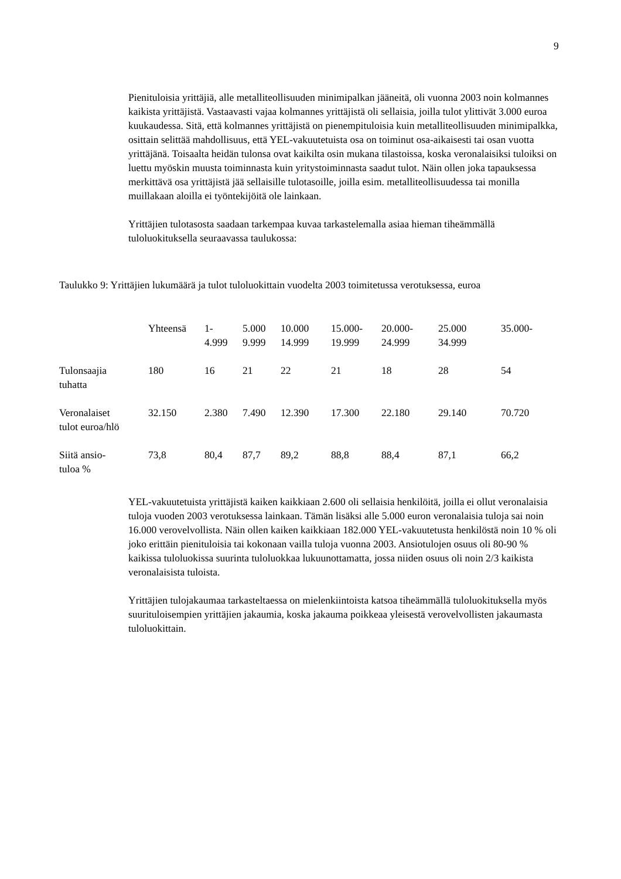9
Pienituloisia yrittäjiä, alle metalliteollisuuden minimipalkan jääneitä, oli vuonna 2003 noin kolmannes kaikista yrittäjistä. Vastaavasti vajaa kolmannes yrittäjistä oli sellaisia, joilla tulot ylittivät 3.000 euroa kuukaudessa. Sitä, että kolmannes yrittäjistä on pienempituloisia kuin metalliteollisuuden minimipalkka, osittain selittää mahdollisuus, että YEL-vakuutetuista osa on toiminut osa-aikaisesti tai osan vuotta yrittäjänä. Toisaalta heidän tulonsa ovat kaikilta osin mukana tilastoissa, koska veronalaisiksi tuloiksi on luettu myöskin muusta toiminnasta kuin yritystoiminnasta saadut tulot. Näin ollen joka tapauksessa merkittävä osa yrittäjistä jää sellaisille tulotasoille, joilla esim. metalliteollisuudessa tai monilla muillakaan aloilla ei työntekijöitä ole lainkaan.
Yrittäjien tulotasosta saadaan tarkempaa kuvaa tarkastelemalla asiaa hieman tiheämmällä tuloluokituksella seuraavassa taulukossa:
Taulukko 9: Yrittäjien lukumäärä ja tulot tuloluokittain vuodelta 2003 toimitetussa verotuksessa, euroa
| | Yhteensä | 1- 4.999 | 5.000 9.999 | 10.000 14.999 | 15.000- 19.999 | 20.000- 24.999 | 25.000 34.999 | 35.000- |
| Tulonsaajia tuhatta | 180 | 16 | 21 | 22 | 21 | 18 | 28 | 54 |
| Veronalaiset tulot euroa/hlö | 32.150 | 2.380 | 7.490 | 12.390 | 17.300 | 22.180 | 29.140 | 70.720 |
| Siitä ansio- tuloa % | 73,8 | 80,4 | 87,7 | 89,2 | 88,8 | 88,4 | 87,1 | 66,2 |
YEL-vakuutetuista yrittäjistä kaiken kaikkiaan 2.600 oli sellaisia henkilöitä, joilla ei ollut veronalaisia tuloja vuoden 2003 verotuksessa lainkaan. Tämän lisäksi alle 5.000 euron veronalaisia tuloja sai noin 16.000 verovelvollista. Näin ollen kaiken kaikkiaan 182.000 YEL-vakuutetusta henkilöstä noin 10 % oli joko erittäin pienituloisia tai kokonaan vailla tuloja vuonna 2003. Ansiotulojen osuus oli 80-90 % kaikissa tuloluokissa suurinta tuloluokkaa lukuunottamatta, jossa niiden osuus oli noin 2/3 kaikista veronalaisista tuloista.
Yrittäjien tulojakaumaa tarkasteltaessa on mielenkiintoista katsoa tiheämmällä tuloluokituksella myös suurituloisempien yrittäjien jakaumia, koska jakauma poikkeaa yleisestä verovelvollisten jakaumasta tuloluokittain.